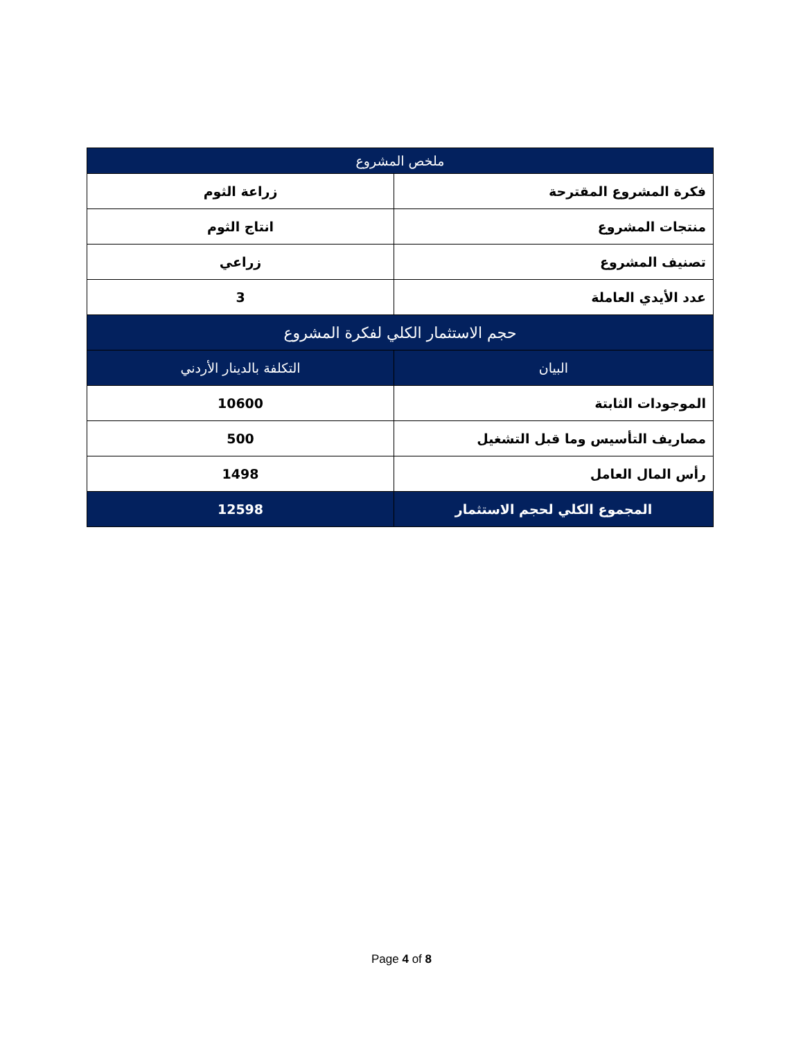| ملخص المشروع | |
| --- | --- |
| فكرة المشروع المقترحة | زراعة الثوم |
| منتجات المشروع | انتاج الثوم |
| تصنيف المشروع | زراعي |
| عدد الأيدي العاملة | 3 |
| حجم الاستثمار الكلي لفكرة المشروع | |
| البيان | التكلفة بالدينار الأردني |
| الموجودات الثابتة | 10600 |
| مصاريف التأسيس وما قبل التشغيل | 500 |
| رأس المال العامل | 1498 |
| المجموع الكلي لحجم الاستثمار | 12598 |
Page 4 of 8